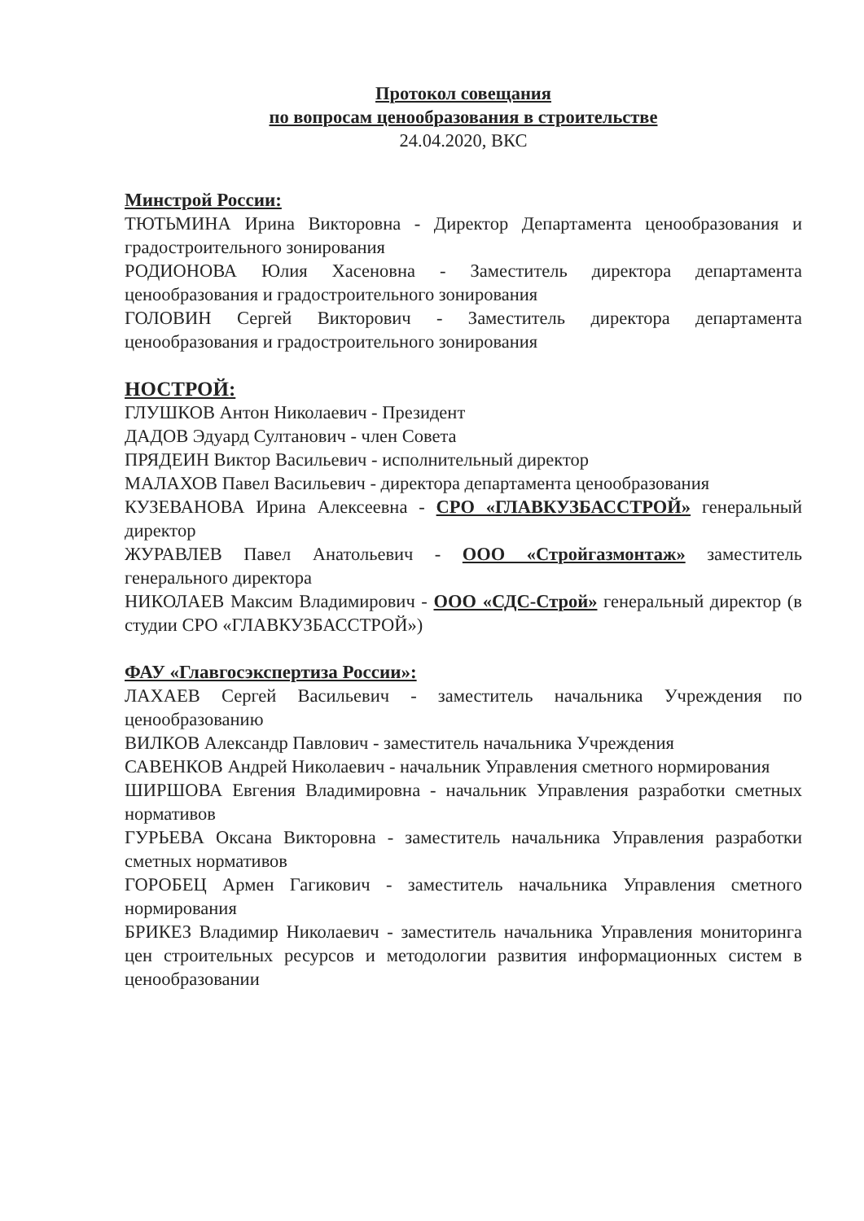Протокол совещания
по вопросам ценообразования в строительстве
24.04.2020, ВКС
Минстрой России:
ТЮТЬМИНА Ирина Викторовна - Директор Департамента ценообразования и градостроительного зонирования
РОДИОНОВА Юлия Хасеновна - Заместитель директора департамента ценообразования и градостроительного зонирования
ГОЛОВИН Сергей Викторович - Заместитель директора департамента ценообразования и градостроительного зонирования
НОСТРОЙ:
ГЛУШКОВ Антон Николаевич - Президент
ДАДОВ Эдуард Султанович - член Совета
ПРЯДЕИН Виктор Васильевич - исполнительный директор
МАЛАХОВ Павел Васильевич - директора департамента ценообразования
КУЗЕВАНОВА Ирина Алексеевна - СРО «ГЛАВКУЗБАССТРОЙ» генеральный директор
ЖУРАВЛЕВ Павел Анатольевич - ООО «Стройгазмонтаж» заместитель генерального директора
НИКОЛАЕВ Максим Владимирович - ООО «СДС-Строй» генеральный директор (в студии СРО «ГЛАВКУЗБАССТРОЙ»)
ФАУ «Главгосэкспертиза России»:
ЛАХАЕВ Сергей Васильевич - заместитель начальника Учреждения по ценообразованию
ВИЛКОВ Александр Павлович - заместитель начальника Учреждения
САВЕНКОВ Андрей Николаевич - начальник Управления сметного нормирования
ШИРШОВА Евгения Владимировна - начальник Управления разработки сметных нормативов
ГУРЬЕВА Оксана Викторовна - заместитель начальника Управления разработки сметных нормативов
ГОРОБЕЦ Армен Гагикович - заместитель начальника Управления сметного нормирования
БРИКЕЗ Владимир Николаевич - заместитель начальника Управления мониторинга цен строительных ресурсов и методологии развития информационных систем в ценообразовании